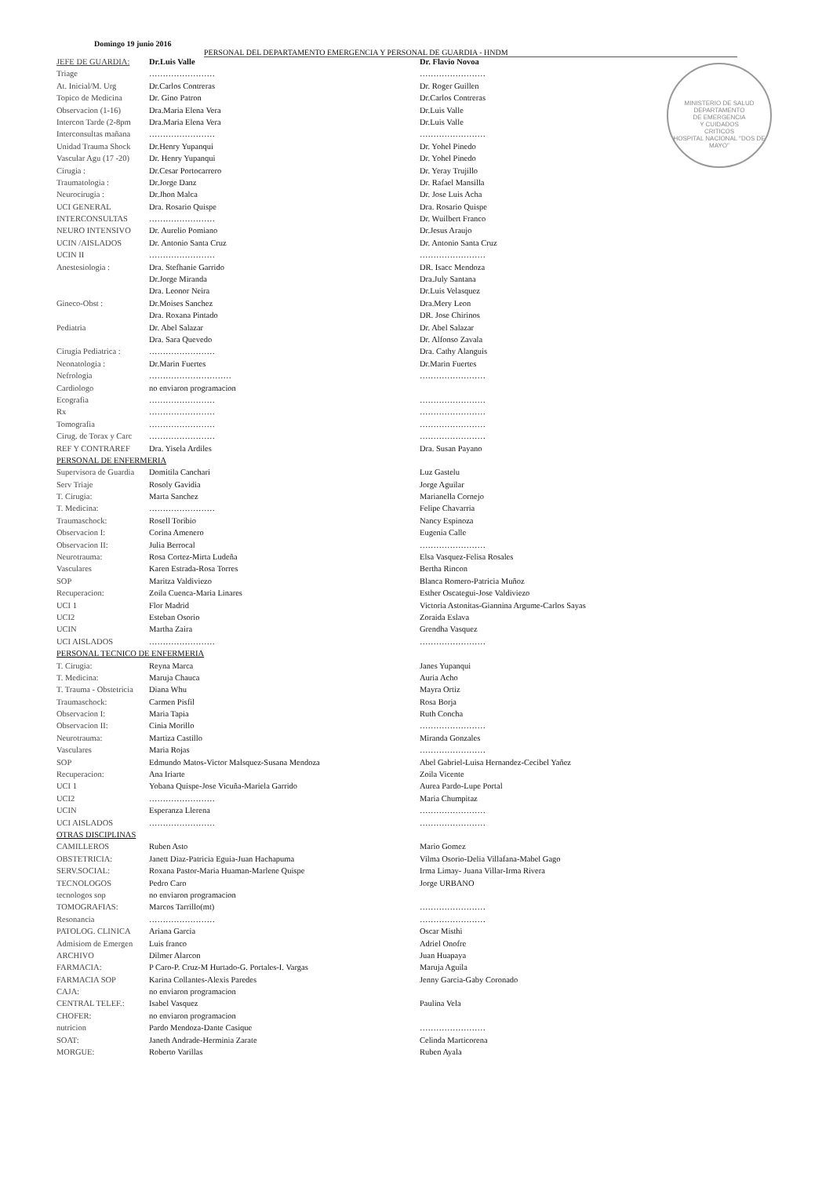Domingo 19 junio 2016
PERSONAL DEL DEPARTAMENTO EMERGENCIA Y PERSONAL DE GUARDIA - HNDM
MINISTERIO DE SALUD
DEPARTAMENTO
DE EMERGENCIA
Y CUIDADOS
CRITICOS
HOSPITAL NACIONAL "DOS DE MAYO"
| JEFE DE GUARDIA: | Dr.Luis Valle | Dr. Flavio Novoa |
| Triage | …………………… | …………………… |
| At. Inicial/M. Urg | Dr.Carlos Contreras | Dr. Roger Guillen |
| Topico de Medicina | Dr. Gino Patron | Dr.Carlos Contreras |
| Observacion (1-16) | Dra.Maria Elena Vera | Dr.Luis Valle |
| Intercon Tarde (2-8pm | Dra.Maria Elena Vera | Dr.Luis Valle |
| Interconsultas mañana | …………………… | …………………… |
| Unidad Trauma Shock | Dr.Henry Yupanqui | Dr. Yohel Pinedo |
| Vascular Agu (17 -20) | Dr. Henry Yupanqui | Dr. Yohel Pinedo |
| Cirugia : | Dr.Cesar Portocarrero | Dr. Yeray Trujillo |
| Traumatologia : | Dr.Jorge Danz | Dr. Rafael Mansilla |
| Neurocirugia : | Dr.Jhon Malca | Dr. Jose Luis Acha |
| UCI GENERAL | Dra. Rosario Quispe | Dra. Rosario Quispe |
| INTERCONSULTAS | …………………… | Dr. Wuilbert Franco |
| NEURO INTENSIVO | Dr. Aurelio Pomiano | Dr.Jesus Araujo |
| UCIN /AISLADOS | Dr. Antonio Santa Cruz | Dr. Antonio Santa Cruz |
| UCIN II | …………………… | …………………… |
| Anestesiologia : | Dra. Stefhanie Garrido | DR. Isacc Mendoza |
| | Dr.Jorge Miranda | Dra.July Santana |
| | Dra. Leonor Neira | Dr.Luis Velasquez |
| Gineco-Obst : | Dr.Moises Sanchez | Dra.Mery Leon |
| | Dra. Roxana Pintado | DR. Jose Chirinos |
| Pediatria | Dr. Abel Salazar | Dr. Abel Salazar |
| | Dra. Sara Quevedo | Dr. Alfonso Zavala |
| Cirugia Pediatrica : | …………………… | Dra. Cathy Alanguis |
| Neonatologia : | Dr.Marin Fuertes | Dr.Marin Fuertes |
| Nefrologia | ………………………… | …………………… |
| Cardiologo | no enviaron programacion | |
| Ecografia | …………………… | …………………… |
| Rx | …………………… | …………………… |
| Tomografia | …………………… | …………………… |
| Cirug. de Torax y Carc | …………………… | …………………… |
| REF Y CONTRAREF | Dra. Yisela Ardiles | Dra. Susan Payano |
| PERSONAL DE ENFERMERIA | | |
| Supervisora de Guardia | Domitila Canchari | Luz Gastelu |
| Serv Triaje | Rosoly Gavidia | Jorge Aguilar |
| T. Cirugia: | Marta Sanchez | Marianella Cornejo |
| T. Medicina: | …………………… | Felipe Chavarria |
| Traumaschock: | Rosell Toribio | Nancy Espinoza |
| Observacion I: | Corina Amenero | Eugenia Calle |
| Observacion II: | Julia Berrocal | …………………… |
| Neurotrauma: | Rosa Cortez-Mirta Ludeña | Elsa Vasquez-Felisa Rosales |
| Vasculares | Karen Estrada-Rosa Torres | Bertha Rincon |
| SOP | Maritza Valdiviezo | Blanca Romero-Patricia Muñoz |
| Recuperacion: | Zoila Cuenca-Maria Linares | Esther Oscategui-Jose Valdiviezo |
| UCI 1 | Flor Madrid | Victoria Astonitas-Giannina Argume-Carlos Sayas |
| UCI2 | Esteban Osorio | Zoraida Eslava |
| UCIN | Martha Zaira | Grendha Vasquez |
| UCI AISLADOS | …………………… | …………………… |
| PERSONAL TECNICO DE ENFERMERIA | | |
| T. Cirugia: | Reyna Marca | Janes Yupanqui |
| T. Medicina: | Maruja Chauca | Auria Acho |
| T. Trauma - Obstetricia | Diana Whu | Mayra Ortiz |
| Traumaschock: | Carmen Pisfil | Rosa Borja |
| Observacion I: | Maria Tapia | Ruth Concha |
| Observacion II: | Cinia Morillo | …………………… |
| Neurotrauma: | Martiza Castillo | Miranda Gonzales |
| Vasculares | Maria Rojas | …………………… |
| SOP | Edmundo Matos-Victor Malsquez-Susana Mendoza | Abel Gabriel-Luisa Hernandez-Cecibel Yañez |
| Recuperacion: | Ana Iriarte | Zoila Vicente |
| UCI 1 | Yobana Quispe-Jose Vicuña-Mariela Garrido | Aurea Pardo-Lupe Portal |
| UCI2 | …………………… | Maria Chumpitaz |
| UCIN | Esperanza Llerena | …………………… |
| UCI AISLADOS | …………………… | …………………… |
| OTRAS DISCIPLINAS | | |
| CAMILLEROS | Ruben Asto | Mario Gomez |
| OBSTETRICIA: | Janett Diaz-Patricia Eguia-Juan Hachapuma | Vilma Osorio-Delia Villafana-Mabel Gago |
| SERV.SOCIAL: | Roxana Pastor-Maria Huaman-Marlene Quispe | Irma Limay- Juana Villar-Irma Rivera |
| TECNOLOGOS | Pedro Caro | Jorge URBANO |
| tecnologos sop | no enviaron programacion | |
| TOMOGRAFIAS: | Marcos Tarrillo(mt) | …………………… |
| Resonancia | …………………… | …………………… |
| PATOLOG. CLINICA | Ariana Garcia | Oscar Misthi |
| Admisiom de Emergen | Luis franco | Adriel Onofre |
| ARCHIVO | Dilmer Alarcon | Juan Huapaya |
| FARMACIA: | P Caro-P. Cruz-M Hurtado-G. Portales-I. Vargas | Maruja Aguila |
| FARMACIA SOP | Karina Collantes-Alexis Paredes | Jenny Garcia-Gaby Coronado |
| CAJA: | no enviaron programacion | |
| CENTRAL TELEF.: | Isabel Vasquez | Paulina Vela |
| CHOFER: | no enviaron programacion | |
| nutricion | Pardo Mendoza-Dante Casique | …………………… |
| SOAT: | Janeth Andrade-Herminia Zarate | Celinda Marticorena |
| MORGUE: | Roberto Varillas | Ruben Ayala |